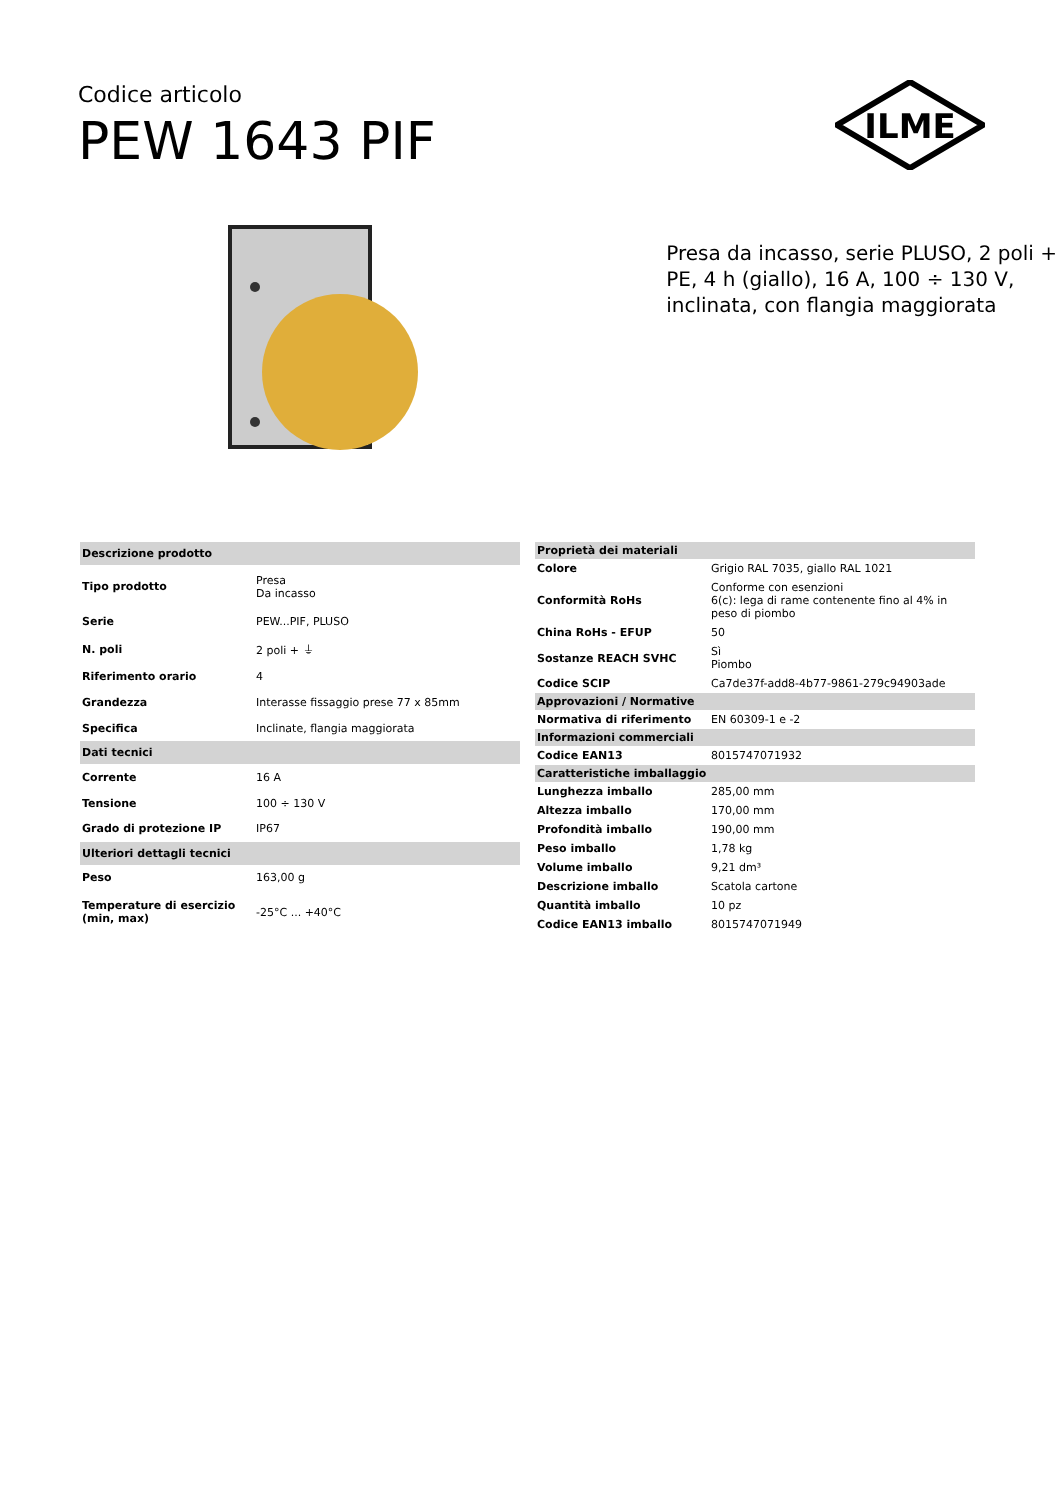Codice articolo
PEW 1643 PIF
ILME
Presa da incasso, serie PLUSO, 2 poli + PE, 4 h (giallo), 16 A, 100 ÷ 130 V, inclinata, con flangia maggiorata
| Descrizione prodotto | |
| --- | --- |
| Tipo prodotto | Presa Da incasso |
| Serie | PEW...PIF, PLUSO |
| N. poli | 2 poli + ⏚ |
| Riferimento orario | 4 |
| Grandezza | Interasse fissaggio prese 77 x 85mm |
| Specifica | Inclinate, flangia maggiorata |
| Dati tecnici | |
| Corrente | 16 A |
| Tensione | 100 ÷ 130 V |
| Grado di protezione IP | IP67 |
| Ulteriori dettagli tecnici | |
| Peso | 163,00 g |
| Temperature di esercizio (min, max) | -25°C ... +40°C |
| Proprietà dei materiali | |
| --- | --- |
| Colore | Grigio RAL 7035, giallo RAL 1021 |
| Conformità RoHs | Conforme con esenzioni 6(c): lega di rame contenente fino al 4% in peso di piombo |
| China RoHs - EFUP | 50 |
| Sostanze REACH SVHC | Sì Piombo |
| Codice SCIP | Ca7de37f-add8-4b77-9861-279c94903ade |
| Approvazioni / Normative | |
| Normativa di riferimento | EN 60309-1 e -2 |
| Informazioni commerciali | |
| Codice EAN13 | 8015747071932 |
| Caratteristiche imballaggio | |
| Lunghezza imballo | 285,00 mm |
| Altezza imballo | 170,00 mm |
| Profondità imballo | 190,00 mm |
| Peso imballo | 1,78 kg |
| Volume imballo | 9,21 dm³ |
| Descrizione imballo | Scatola cartone |
| Quantità imballo | 10 pz |
| Codice EAN13 imballo | 8015747071949 |